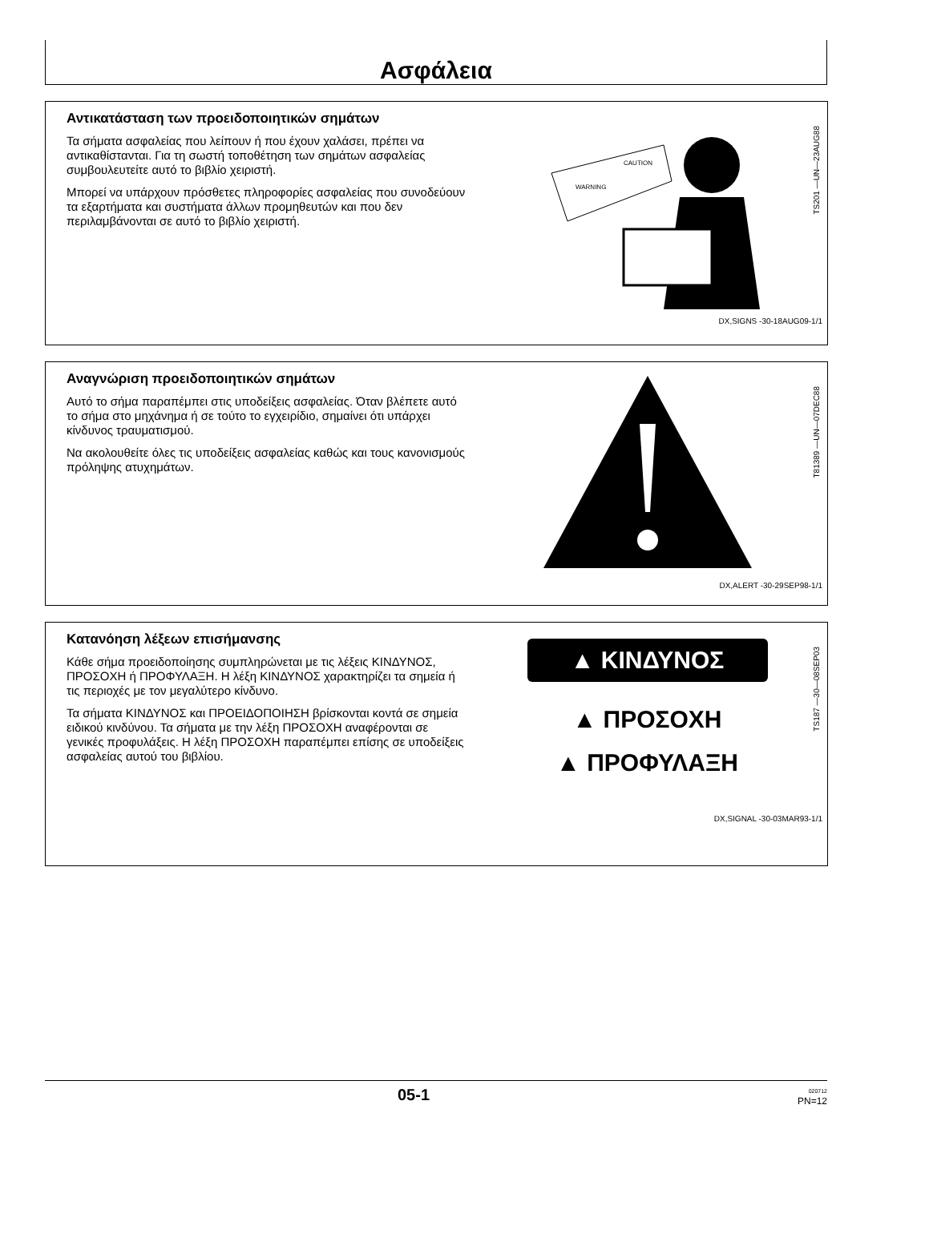Ασφάλεια
Αντικατάσταση των προειδοποιητικών σημάτων
Τα σήματα ασφαλείας που λείπουν ή που έχουν χαλάσει, πρέπει να αντικαθίστανται. Για τη σωστή τοποθέτηση των σημάτων ασφαλείας συμβουλευτείτε αυτό το βιβλίο χειριστή.
Μπορεί να υπάρχουν πρόσθετες πληροφορίες ασφαλείας που συνοδεύουν τα εξαρτήματα και συστήματα άλλων προμηθευτών και που δεν περιλαμβάνονται σε αυτό το βιβλίο χειριστή.
WARNING
CAUTION
TS201 —UN—23AUG88
DX,SIGNS -30-18AUG09-1/1
Αναγνώριση προειδοποιητικών σημάτων
Αυτό το σήμα παραπέμπει στις υποδείξεις ασφαλείας. Όταν βλέπετε αυτό το σήμα στο μηχάνημα ή σε τούτο το εγχειρίδιο, σημαίνει ότι υπάρχει κίνδυνος τραυματισμού.
Να ακολουθείτε όλες τις υποδείξεις ασφαλείας καθώς και τους κανονισμούς πρόληψης ατυχημάτων.
T81389 —UN—07DEC88
DX,ALERT -30-29SEP98-1/1
Κατανόηση λέξεων επισήμανσης
Κάθε σήμα προειδοποίησης συμπληρώνεται με τις λέξεις ΚΙΝΔΥΝΟΣ, ΠΡΟΣΟΧΗ ή ΠΡΟΦΥΛΑΞΗ. Η λέξη ΚΙΝΔΥΝΟΣ χαρακτηρίζει τα σημεία ή τις περιοχές με τον μεγαλύτερο κίνδυνο.
Τα σήματα ΚΙΝΔΥΝΟΣ και ΠΡΟΕΙΔΟΠΟΙΗΣΗ βρίσκονται κοντά σε σημεία ειδικού κινδύνου. Τα σήματα με την λέξη ΠΡΟΣΟΧΗ αναφέρονται σε γενικές προφυλάξεις. Η λέξη ΠΡΟΣΟΧΗ παραπέμπει επίσης σε υποδείξεις ασφαλείας αυτού του βιβλίου.
▲ ΚΙΝΔΥΝΟΣ
▲ ΠΡΟΣΟΧΗ
▲ ΠΡΟΦΥΛΑΞΗ
TS187 —30—08SEP03
DX,SIGNAL -30-03MAR93-1/1
05-1
020712
PN=12